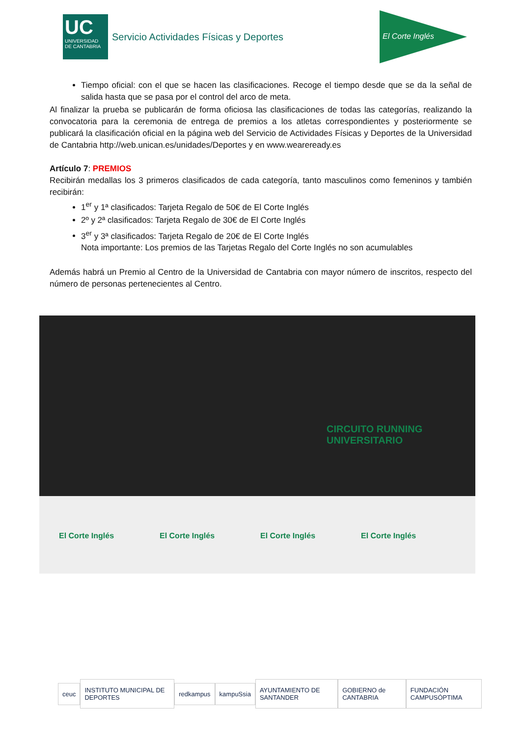UC
UNIVERSIDAD DE CANTABRIA
Servicio Actividades Físicas y Deportes
El Corte Inglés
Tiempo oficial: con el que se hacen las clasificaciones. Recoge el tiempo desde que se da la señal de salida hasta que se pasa por el control del arco de meta.
Al finalizar la prueba se publicarán de forma oficiosa las clasificaciones de todas las categorías, realizando la convocatoria para la ceremonia de entrega de premios a los atletas correspondientes y posteriormente se publicará la clasificación oficial en la página web del Servicio de Actividades Físicas y Deportes de la Universidad de Cantabria http://web.unican.es/unidades/Deportes y en www.weareready.es
Artículo 7: PREMIOS
Recibirán medallas los 3 primeros clasificados de cada categoría, tanto masculinos como femeninos y también recibirán:
1<sup>er</sup> y 1ª clasificados: Tarjeta Regalo de 50€ de El Corte Inglés
2º y 2ª clasificados: Tarjeta Regalo de 30€ de El Corte Inglés
3<sup>er</sup> y 3ª clasificados: Tarjeta Regalo de 20€ de El Corte Inglés
Nota importante: Los premios de las Tarjetas Regalo del Corte Inglés no son acumulables
Además habrá un Premio al Centro de la Universidad de Cantabria con mayor número de inscritos, respecto del número de personas pertenecientes al Centro.
CIRCUITO RUNNING UNIVERSITARIO
El Corte Inglés El Corte Inglés El Corte Inglés El Corte Inglés
ceuc INSTITUTO MUNICIPAL DE DEPORTES redkampus kampuSsia AYUNTAMIENTO DE SANTANDER GOBIERNO de CANTABRIA FUNDACIÓN CAMPUSÓPTIMA